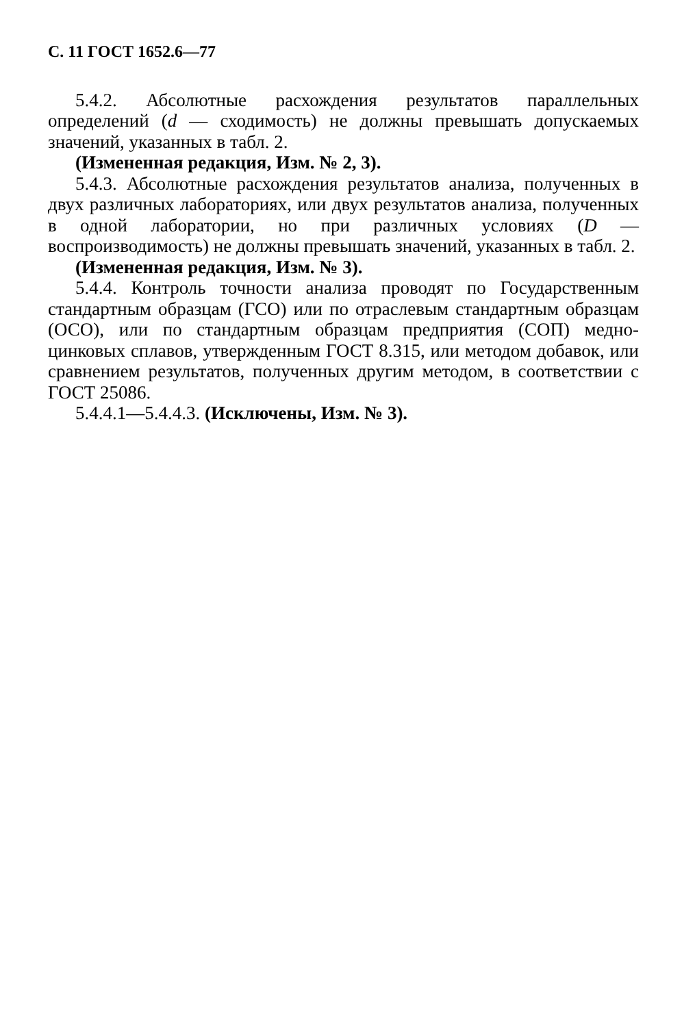С. 11 ГОСТ 1652.6—77
5.4.2. Абсолютные расхождения результатов параллельных определений (d — сходимость) не должны превышать допускаемых значений, указанных в табл. 2.
(Измененная редакция, Изм. № 2, 3).
5.4.3. Абсолютные расхождения результатов анализа, полученных в двух различных лабораториях, или двух результатов анализа, полученных в одной лаборатории, но при различных условиях (D — воспроизводимость) не должны превышать значений, указанных в табл. 2.
(Измененная редакция, Изм. № 3).
5.4.4. Контроль точности анализа проводят по Государственным стандартным образцам (ГСО) или по отраслевым стандартным образцам (ОСО), или по стандартным образцам предприятия (СОП) медно-цинковых сплавов, утвержденным ГОСТ 8.315, или методом добавок, или сравнением результатов, полученных другим методом, в соответствии с ГОСТ 25086.
5.4.4.1—5.4.4.3. (Исключены, Изм. № 3).